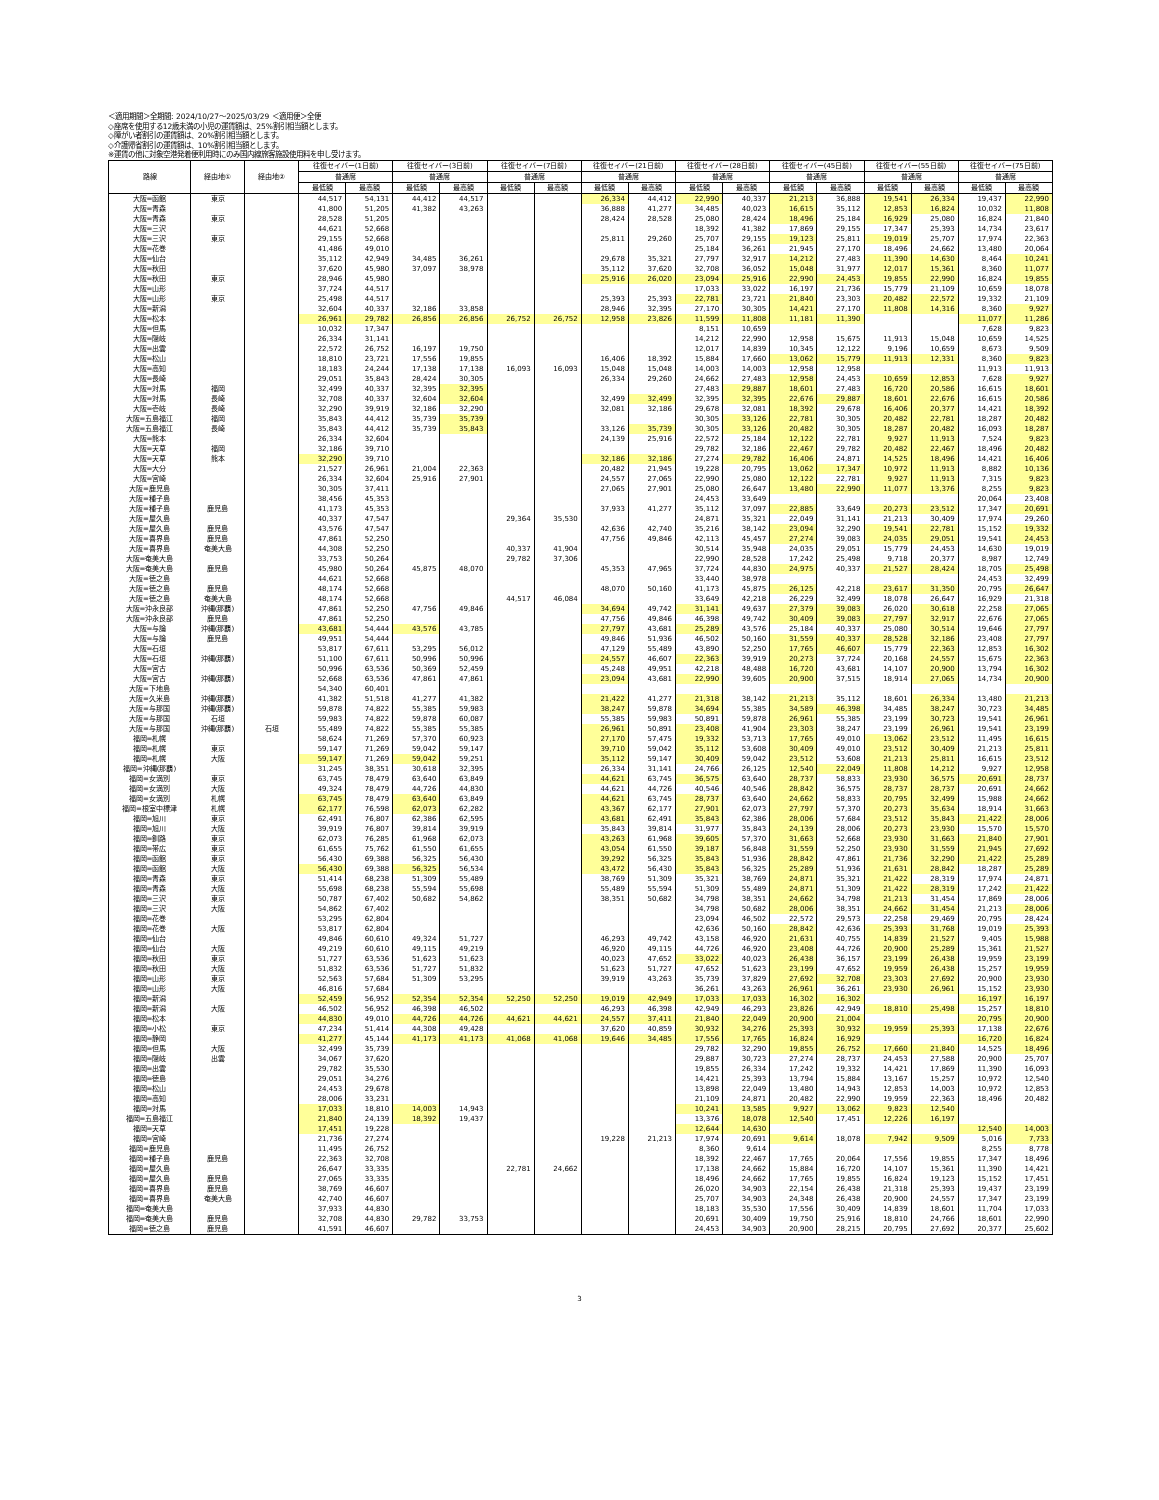＜適用期間＞全期間: 2024/10/27～2025/03/29 ＜適用便＞全便
◇座席を使用する12歳未満の小児の運賃額は、25%割引相当額とします。
◇障がい者割引の運賃額は、20%割引相当額とします。
◇介護帰省割引の運賃額は、10%割引相当額とします。
※運賃の他に対象空港発着便利用時にのみ国内線旅客施設使用料を申し受けます。
| 路線 | 経由地① | 経由地② | 往復セイバー(1日前) | | 往復セイバー(3日前) | | 往復セイバー(7日前) | | 往復セイバー(21日前) | | 往復セイバー(28日前) | | 往復セイバー(45日前) | | 往復セイバー(55日前) | | 往復セイバー(75日前) | |
| --- | --- | --- | --- | --- | --- | --- | --- | --- | --- | --- | --- | --- | --- | --- | --- | --- | --- | --- |
| | | | 普通席 | | 普通席 | | 普通席 | | 普通席 | | 普通席 | | 普通席 | | 普通席 | | 普通席 | |
| | | | 最低額 | 最高額 | 最低額 | 最高額 | 最低額 | 最高額 | 最低額 | 最高額 | 最低額 | 最高額 | 最低額 | 最高額 | 最低額 | 最高額 | 最低額 | 最高額 |
| 大阪=函館 | 東京 | | 44,517 | 54,131 | 44,412 | 44,517 | | | 26,334 | 44,412 | 22,990 | 40,337 | 21,213 | 36,888 | 19,541 | 26,334 | 19,437 | 22,990 |
| 大阪=青森 | | | 41,800 | 51,205 | 41,382 | 43,263 | | | 36,888 | 41,277 | 34,485 | 40,023 | 16,615 | 35,112 | 12,853 | 16,824 | 10,032 | 11,808 |
| 大阪=青森 | 東京 | | 28,528 | 51,205 | | | | | 28,424 | 28,528 | 25,080 | 28,424 | 18,496 | 25,184 | 16,929 | 25,080 | 16,824 | 21,840 |
| 大阪=三沢 | | | 44,621 | 52,668 | | | | | | | 18,392 | 41,382 | 17,869 | 29,155 | 17,347 | 25,393 | 14,734 | 23,617 |
| 大阪=三沢 | 東京 | | 29,155 | 52,668 | | | | | 25,811 | 29,260 | 25,707 | 29,155 | 19,123 | 25,811 | 19,019 | 25,707 | 17,974 | 22,363 |
| 大阪=花巻 | | | 41,486 | 49,010 | | | | | | | 25,184 | 36,261 | 21,945 | 27,170 | 18,496 | 24,662 | 13,480 | 20,064 |
| 大阪=仙台 | | | 35,112 | 42,949 | 34,485 | 36,261 | | | 29,678 | 35,321 | 27,797 | 32,917 | 14,212 | 27,483 | 11,390 | 14,630 | 8,464 | 10,241 |
| 大阪=秋田 | | | 37,620 | 45,980 | 37,097 | 38,978 | | | 35,112 | 37,620 | 32,708 | 36,052 | 15,048 | 31,977 | 12,017 | 15,361 | 8,360 | 11,077 |
| 大阪=秋田 | 東京 | | 28,946 | 45,980 | | | | | 25,916 | 26,020 | 23,094 | 25,916 | 22,990 | 24,453 | 19,855 | 22,990 | 16,824 | 19,855 |
| 大阪=山形 | | | 37,724 | 44,517 | | | | | | | 17,033 | 33,022 | 16,197 | 21,736 | 15,779 | 21,109 | 10,659 | 18,078 |
| 大阪=山形 | 東京 | | 25,498 | 44,517 | | | | | 25,393 | 25,393 | 22,781 | 23,721 | 21,840 | 23,303 | 20,482 | 22,572 | 19,332 | 21,109 |
| 大阪=新潟 | | | 32,604 | 40,337 | 32,186 | 33,858 | | | 28,946 | 32,395 | 27,170 | 30,305 | 14,421 | 27,170 | 11,808 | 14,316 | 8,360 | 9,927 |
| 大阪=松本 | | | 26,961 | 29,782 | 26,856 | 26,856 | 26,752 | 26,752 | 12,958 | 23,826 | 11,599 | 11,808 | 11,181 | 11,390 | | | 11,077 | 11,286 |
| 大阪=但馬 | | | 10,032 | 17,347 | | | | | | | 8,151 | 10,659 | | | | | 7,628 | 9,823 |
| 大阪=隠岐 | | | 26,334 | 31,141 | | | | | | | 14,212 | 22,990 | 12,958 | 15,675 | 11,913 | 15,048 | 10,659 | 14,525 |
| 大阪=出雲 | | | 22,572 | 26,752 | 16,197 | 19,750 | | | | | 12,017 | 14,839 | 10,345 | 12,122 | 9,196 | 10,659 | 8,673 | 9,509 |
| 大阪=松山 | | | 18,810 | 23,721 | 17,556 | 19,855 | | | 16,406 | 18,392 | 15,884 | 17,660 | 13,062 | 15,779 | 11,913 | 12,331 | 8,360 | 9,823 |
| 大阪=高知 | | | 18,183 | 24,244 | 17,138 | 17,138 | 16,093 | 16,093 | 15,048 | 15,048 | 14,003 | 14,003 | 12,958 | 12,958 | | | 11,913 | 11,913 |
| 大阪=長崎 | | | 29,051 | 35,843 | 28,424 | 30,305 | | | 26,334 | 29,260 | 24,662 | 27,483 | 12,958 | 24,453 | 10,659 | 12,853 | 7,628 | 9,927 |
| 大阪=対馬 | 福岡 | | 32,499 | 40,337 | 32,395 | 32,395 | | | | | 27,483 | 29,887 | 18,601 | 27,483 | 16,720 | 20,586 | 16,615 | 18,601 |
| 大阪=対馬 | 長崎 | | 32,708 | 40,337 | 32,604 | 32,604 | | | 32,499 | 32,499 | 32,395 | 32,395 | 22,676 | 29,887 | 18,601 | 22,676 | 16,615 | 20,586 |
| 大阪=壱岐 | 長崎 | | 32,290 | 39,919 | 32,186 | 32,290 | | | 32,081 | 32,186 | 29,678 | 32,081 | 18,392 | 29,678 | 16,406 | 20,377 | 14,421 | 18,392 |
| 大阪=五島福江 | 福岡 | | 35,843 | 44,412 | 35,739 | 35,739 | | | | | 30,305 | 33,126 | 22,781 | 30,305 | 20,482 | 22,781 | 18,287 | 20,482 |
| 大阪=五島福江 | 長崎 | | 35,843 | 44,412 | 35,739 | 35,843 | | | 33,126 | 35,739 | 30,305 | 33,126 | 20,482 | 30,305 | 18,287 | 20,482 | 16,093 | 18,287 |
| 大阪=熊本 | | | 26,334 | 32,604 | | | | | 24,139 | 25,916 | 22,572 | 25,184 | 12,122 | 22,781 | 9,927 | 11,913 | 7,524 | 9,823 |
| 大阪=天草 | 福岡 | | 32,186 | 39,710 | | | | | | | 29,782 | 32,186 | 22,467 | 29,782 | 20,482 | 22,467 | 18,496 | 20,482 |
| 大阪=天草 | 熊本 | | 32,290 | 39,710 | | | | | 32,186 | 32,186 | 27,274 | 29,782 | 16,406 | 24,871 | 14,525 | 18,496 | 14,421 | 16,406 |
| 大阪=大分 | | | 21,527 | 26,961 | 21,004 | 22,363 | | | 20,482 | 21,945 | 19,228 | 20,795 | 13,062 | 17,347 | 10,972 | 11,913 | 8,882 | 10,136 |
| 大阪=宮崎 | | | 26,334 | 32,604 | 25,916 | 27,901 | | | 24,557 | 27,065 | 22,990 | 25,080 | 12,122 | 22,781 | 9,927 | 11,913 | 7,315 | 9,823 |
| 大阪=鹿児島 | | | 30,305 | 37,411 | | | | | 27,065 | 27,901 | 25,080 | 26,647 | 13,480 | 22,990 | 11,077 | 13,376 | 8,255 | 9,823 |
| 大阪=種子島 | | | 38,456 | 45,353 | | | | | | | 24,453 | 33,649 | | | | | 20,064 | 23,408 |
| 大阪=種子島 | 鹿児島 | | 41,173 | 45,353 | | | | | 37,933 | 41,277 | 35,112 | 37,097 | 22,885 | 33,649 | 20,273 | 23,512 | 17,347 | 20,691 |
| 大阪=屋久島 | | | 40,337 | 47,547 | | | 29,364 | 35,530 | | | 24,871 | 35,321 | 22,049 | 31,141 | 21,213 | 30,409 | 17,974 | 29,260 |
| 大阪=屋久島 | 鹿児島 | | 43,576 | 47,547 | | | | | 42,636 | 42,740 | 35,216 | 38,142 | 23,094 | 32,290 | 19,541 | 22,781 | 15,152 | 19,332 |
| 大阪=喜界島 | 鹿児島 | | 47,861 | 52,250 | | | | | 47,756 | 49,846 | 42,113 | 45,457 | 27,274 | 39,083 | 24,035 | 29,051 | 19,541 | 24,453 |
| 大阪=喜界島 | 奄美大島 | | 44,308 | 52,250 | | | 40,337 | 41,904 | | | 30,514 | 35,948 | 24,035 | 29,051 | 15,779 | 24,453 | 14,630 | 19,019 |
| 大阪=奄美大島 | | | 33,753 | 50,264 | | | 29,782 | 37,306 | | | 22,990 | 28,528 | 17,242 | 25,498 | 9,718 | 20,377 | 8,987 | 12,749 |
| 大阪=奄美大島 | 鹿児島 | | 45,980 | 50,264 | 45,875 | 48,070 | | | 45,353 | 47,965 | 37,724 | 44,830 | 24,975 | 40,337 | 21,527 | 28,424 | 18,705 | 25,498 |
| 大阪=徳之島 | | | 44,621 | 52,668 | | | | | | | 33,440 | 38,978 | | | | | 24,453 | 32,499 |
| 大阪=徳之島 | 鹿児島 | | 48,174 | 52,668 | | | | | 48,070 | 50,160 | 41,173 | 45,875 | 26,125 | 42,218 | 23,617 | 31,350 | 20,795 | 26,647 |
| 大阪=徳之島 | 奄美大島 | | 48,174 | 52,668 | | | 44,517 | 46,084 | | | 33,649 | 42,218 | 26,229 | 32,499 | 18,078 | 26,647 | 16,929 | 21,318 |
| 大阪=沖永良部 | 沖縄(那覇) | | 47,861 | 52,250 | 47,756 | 49,846 | | | 34,694 | 49,742 | 31,141 | 49,637 | 27,379 | 39,083 | 26,020 | 30,618 | 22,258 | 27,065 |
| 大阪=沖永良部 | 鹿児島 | | 47,861 | 52,250 | | | | | 47,756 | 49,846 | 46,398 | 49,742 | 30,409 | 39,083 | 27,797 | 32,917 | 22,676 | 27,065 |
| 大阪=与論 | 沖縄(那覇) | | 43,681 | 54,444 | 43,576 | 43,785 | | | 27,797 | 43,681 | 25,289 | 43,576 | 25,184 | 40,337 | 25,080 | 30,514 | 19,646 | 27,797 |
| 大阪=与論 | 鹿児島 | | 49,951 | 54,444 | | | | | 49,846 | 51,936 | 46,502 | 50,160 | 31,559 | 40,337 | 28,528 | 32,186 | 23,408 | 27,797 |
| 大阪=石垣 | | | 53,817 | 67,611 | 53,295 | 56,012 | | | 47,129 | 55,489 | 43,890 | 52,250 | 17,765 | 46,607 | 15,779 | 22,363 | 12,853 | 16,302 |
| 大阪=石垣 | 沖縄(那覇) | | 51,100 | 67,611 | 50,996 | 50,996 | | | 24,557 | 46,607 | 22,363 | 39,919 | 20,273 | 37,724 | 20,168 | 24,557 | 15,675 | 22,363 |
| 大阪=宮古 | | | 50,996 | 63,536 | 50,369 | 52,459 | | | 45,248 | 49,951 | 42,218 | 48,488 | 16,720 | 43,681 | 14,107 | 20,900 | 13,794 | 16,302 |
| 大阪=宮古 | 沖縄(那覇) | | 52,668 | 63,536 | 47,861 | 47,861 | | | 23,094 | 43,681 | 22,990 | 39,605 | 20,900 | 37,515 | 18,914 | 27,065 | 14,734 | 20,900 |
| 大阪=下地島 | | | 54,340 | 60,401 | | | | | | | | | | | | | | |
| 大阪=久米島 | 沖縄(那覇) | | 41,382 | 51,518 | 41,277 | 41,382 | | | 21,422 | 41,277 | 21,318 | 38,142 | 21,213 | 35,112 | 18,601 | 26,334 | 13,480 | 21,213 |
| 大阪=与那国 | 沖縄(那覇) | | 59,878 | 74,822 | 55,385 | 59,983 | | | 38,247 | 59,878 | 34,694 | 55,385 | 34,589 | 46,398 | 34,485 | 38,247 | 30,723 | 34,485 |
| 大阪=与那国 | 石垣 | | 59,983 | 74,822 | 59,878 | 60,087 | | | 55,385 | 59,983 | 50,891 | 59,878 | 26,961 | 55,385 | 23,199 | 30,723 | 19,541 | 26,961 |
| 大阪=与那国 | 沖縄(那覇) | 石垣 | 55,489 | 74,822 | 55,385 | 55,385 | | | 26,961 | 50,891 | 23,408 | 41,904 | 23,303 | 38,247 | 23,199 | 26,961 | 19,541 | 23,199 |
| 福岡=札幌 | | | 58,624 | 71,269 | 57,370 | 60,923 | | | 27,170 | 57,475 | 19,332 | 53,713 | 17,765 | 49,010 | 13,062 | 23,512 | 11,495 | 16,615 |
| 福岡=札幌 | 東京 | | 59,147 | 71,269 | 59,042 | 59,147 | | | 39,710 | 59,042 | 35,112 | 53,608 | 30,409 | 49,010 | 23,512 | 30,409 | 21,213 | 25,811 |
| 福岡=札幌 | 大阪 | | 59,147 | 71,269 | 59,042 | 59,251 | | | 35,112 | 59,147 | 30,409 | 59,042 | 23,512 | 53,608 | 21,213 | 25,811 | 16,615 | 23,512 |
| 福岡=沖縄(那覇) | | | 31,245 | 38,351 | 30,618 | 32,395 | | | 26,334 | 31,141 | 24,766 | 26,125 | 12,540 | 22,049 | 11,808 | 14,212 | 9,927 | 12,958 |
| 福岡=女満別 | 東京 | | 63,745 | 78,479 | 63,640 | 63,849 | | | 44,621 | 63,745 | 36,575 | 63,640 | 28,737 | 58,833 | 23,930 | 36,575 | 20,691 | 28,737 |
| 福岡=女満別 | 大阪 | | 49,324 | 78,479 | 44,726 | 44,830 | | | 44,621 | 44,726 | 40,546 | 40,546 | 28,842 | 36,575 | 28,737 | 28,737 | 20,691 | 24,662 |
| 福岡=女満別 | 札幌 | | 63,745 | 78,479 | 63,640 | 63,849 | | | 44,621 | 63,745 | 28,737 | 63,640 | 24,662 | 58,833 | 20,795 | 32,499 | 15,988 | 24,662 |
| 福岡=根室中標津 | 札幌 | | 62,177 | 76,598 | 62,073 | 62,282 | | | 43,367 | 62,177 | 27,901 | 62,073 | 27,797 | 57,370 | 20,273 | 35,634 | 18,914 | 31,663 |
| 福岡=旭川 | 東京 | | 62,491 | 76,807 | 62,386 | 62,595 | | | 43,681 | 62,491 | 35,843 | 62,386 | 28,006 | 57,684 | 23,512 | 35,843 | 21,422 | 28,006 |
| 福岡=旭川 | 大阪 | | 39,919 | 76,807 | 39,814 | 39,919 | | | 35,843 | 39,814 | 31,977 | 35,843 | 24,139 | 28,006 | 20,273 | 23,930 | 15,570 | 15,570 |
| 福岡=釧路 | 東京 | | 62,073 | 76,285 | 61,968 | 62,073 | | | 43,263 | 61,968 | 39,605 | 57,370 | 31,663 | 52,668 | 23,930 | 31,663 | 21,840 | 27,901 |
| 福岡=帯広 | 東京 | | 61,655 | 75,762 | 61,550 | 61,655 | | | 43,054 | 61,550 | 39,187 | 56,848 | 31,559 | 52,250 | 23,930 | 31,559 | 21,945 | 27,692 |
| 福岡=函館 | 東京 | | 56,430 | 69,388 | 56,325 | 56,430 | | | 39,292 | 56,325 | 35,843 | 51,936 | 28,842 | 47,861 | 21,736 | 32,290 | 21,422 | 25,289 |
| 福岡=函館 | 大阪 | | 56,430 | 69,388 | 56,325 | 56,534 | | | 43,472 | 56,430 | 35,843 | 56,325 | 25,289 | 51,936 | 21,631 | 28,842 | 18,287 | 25,289 |
| 福岡=青森 | 東京 | | 51,414 | 68,238 | 51,309 | 55,489 | | | 38,769 | 51,309 | 35,321 | 38,769 | 24,871 | 35,321 | 21,422 | 28,319 | 17,974 | 24,871 |
| 福岡=青森 | 大阪 | | 55,698 | 68,238 | 55,594 | 55,698 | | | 55,489 | 55,594 | 51,309 | 55,489 | 24,871 | 51,309 | 21,422 | 28,319 | 17,242 | 21,422 |
| 福岡=三沢 | 東京 | | 50,787 | 67,402 | 50,682 | 54,862 | | | 38,351 | 50,682 | 34,798 | 38,351 | 24,662 | 34,798 | 21,213 | 31,454 | 17,869 | 28,006 |
| 福岡=三沢 | 大阪 | | 54,862 | 67,402 | | | | | | | 34,798 | 50,682 | 28,006 | 38,351 | 24,662 | 31,454 | 21,213 | 28,006 |
| 福岡=花巻 | | | 53,295 | 62,804 | | | | | | | 23,094 | 46,502 | 22,572 | 29,573 | 22,258 | 29,469 | 20,795 | 28,424 |
| 福岡=花巻 | 大阪 | | 53,817 | 62,804 | | | | | | | 42,636 | 50,160 | 28,842 | 42,636 | 25,393 | 31,768 | 19,019 | 25,393 |
| 福岡=仙台 | | | 49,846 | 60,610 | 49,324 | 51,727 | | | 46,293 | 49,742 | 43,158 | 46,920 | 21,631 | 40,755 | 14,839 | 21,527 | 9,405 | 15,988 |
| 福岡=仙台 | 大阪 | | 49,219 | 60,610 | 49,115 | 49,219 | | | 46,920 | 49,115 | 44,726 | 46,920 | 23,408 | 44,726 | 20,900 | 25,289 | 15,361 | 21,527 |
| 福岡=秋田 | 東京 | | 51,727 | 63,536 | 51,623 | 51,623 | | | 40,023 | 47,652 | 33,022 | 40,023 | 26,438 | 36,157 | 23,199 | 26,438 | 19,959 | 23,199 |
| 福岡=秋田 | 大阪 | | 51,832 | 63,536 | 51,727 | 51,832 | | | 51,623 | 51,727 | 47,652 | 51,623 | 23,199 | 47,652 | 19,959 | 26,438 | 15,257 | 19,959 |
| 福岡=山形 | 東京 | | 52,563 | 57,684 | 51,309 | 53,295 | | | 39,919 | 43,263 | 35,739 | 37,829 | 27,692 | 32,708 | 23,303 | 27,692 | 20,900 | 23,930 |
| 福岡=山形 | 大阪 | | 46,816 | 57,684 | | | | | | | 36,261 | 43,263 | 26,961 | 36,261 | 23,930 | 26,961 | 15,152 | 23,930 |
| 福岡=新潟 | | | 52,459 | 56,952 | 52,354 | 52,354 | 52,250 | 52,250 | 19,019 | 42,949 | 17,033 | 17,033 | 16,302 | 16,302 | | | 16,197 | 16,197 |
| 福岡=新潟 | 大阪 | | 46,502 | 56,952 | 46,398 | 46,502 | | | 46,293 | 46,398 | 42,949 | 46,293 | 23,826 | 42,949 | 18,810 | 25,498 | 15,257 | 18,810 |
| 福岡=松本 | | | 44,830 | 49,010 | 44,726 | 44,726 | 44,621 | 44,621 | 24,557 | 37,411 | 21,840 | 22,049 | 20,900 | 21,004 | | | 20,795 | 20,900 |
| 福岡=小松 | 東京 | | 47,234 | 51,414 | 44,308 | 49,428 | | | 37,620 | 40,859 | 30,932 | 34,276 | 25,393 | 30,932 | 19,959 | 25,393 | 17,138 | 22,676 |
| 福岡=静岡 | | | 41,277 | 45,144 | 41,173 | 41,173 | 41,068 | 41,068 | 19,646 | 34,485 | 17,556 | 17,765 | 16,824 | 16,929 | | | 16,720 | 16,824 |
| 福岡=但馬 | 大阪 | | 32,499 | 35,739 | | | | | | | 29,782 | 32,290 | 19,855 | 26,752 | 17,660 | 21,840 | 14,525 | 18,496 |
| 福岡=隠岐 | 出雲 | | 34,067 | 37,620 | | | | | | | 29,887 | 30,723 | 27,274 | 28,737 | 24,453 | 27,588 | 20,900 | 25,707 |
| 福岡=出雲 | | | 29,782 | 35,530 | | | | | | | 19,855 | 26,334 | 17,242 | 19,332 | 14,421 | 17,869 | 11,390 | 16,093 |
| 福岡=徳島 | | | 29,051 | 34,276 | | | | | | | 14,421 | 25,393 | 13,794 | 15,884 | 13,167 | 15,257 | 10,972 | 12,540 |
| 福岡=松山 | | | 24,453 | 29,678 | | | | | | | 13,898 | 22,049 | 13,480 | 14,943 | 12,853 | 14,003 | 10,972 | 12,853 |
| 福岡=高知 | | | 28,006 | 33,231 | | | | | | | 21,109 | 24,871 | 20,482 | 22,990 | 19,959 | 22,363 | 18,496 | 20,482 |
| 福岡=対馬 | | | 17,033 | 18,810 | 14,003 | 14,943 | | | | | 10,241 | 13,585 | 9,927 | 13,062 | 9,823 | 12,540 | | |
| 福岡=五島福江 | | | 21,840 | 24,139 | 18,392 | 19,437 | | | | | 13,376 | 18,078 | 12,540 | 17,451 | 12,226 | 16,197 | | |
| 福岡=天草 | | | 17,451 | 19,228 | | | | | | | 12,644 | 14,630 | | | | | 12,540 | 14,003 |
| 福岡=宮崎 | | | 21,736 | 27,274 | | | | | 19,228 | 21,213 | 17,974 | 20,691 | 9,614 | 18,078 | 7,942 | 9,509 | 5,016 | 7,733 |
| 福岡=鹿児島 | | | 11,495 | 26,752 | | | | | | | 8,360 | 9,614 | | | | | 8,255 | 8,778 |
| 福岡=種子島 | 鹿児島 | | 22,363 | 32,708 | | | | | | | 18,392 | 22,467 | 17,765 | 20,064 | 17,556 | 19,855 | 17,347 | 18,496 |
| 福岡=屋久島 | | | 26,647 | 33,335 | | | 22,781 | 24,662 | | | 17,138 | 24,662 | 15,884 | 16,720 | 14,107 | 15,361 | 11,390 | 14,421 |
| 福岡=屋久島 | 鹿児島 | | 27,065 | 33,335 | | | | | | | 18,496 | 24,662 | 17,765 | 19,855 | 16,824 | 19,123 | 15,152 | 17,451 |
| 福岡=喜界島 | 鹿児島 | | 38,769 | 46,607 | | | | | | | 26,020 | 34,903 | 22,154 | 26,438 | 21,318 | 25,393 | 19,437 | 23,199 |
| 福岡=喜界島 | 奄美大島 | | 42,740 | 46,607 | | | | | | | 25,707 | 34,903 | 24,348 | 26,438 | 20,900 | 24,557 | 17,347 | 23,199 |
| 福岡=奄美大島 | | | 37,933 | 44,830 | | | | | | | 18,183 | 35,530 | 17,556 | 30,409 | 14,839 | 18,601 | 11,704 | 17,033 |
| 福岡=奄美大島 | 鹿児島 | | 32,708 | 44,830 | 29,782 | 33,753 | | | | | 20,691 | 30,409 | 19,750 | 25,916 | 18,810 | 24,766 | 18,601 | 22,990 |
| 福岡=徳之島 | 鹿児島 | | 41,591 | 46,607 | | | | | | | 24,453 | 34,903 | 20,900 | 28,215 | 20,795 | 27,692 | 20,377 | 25,602 |
3